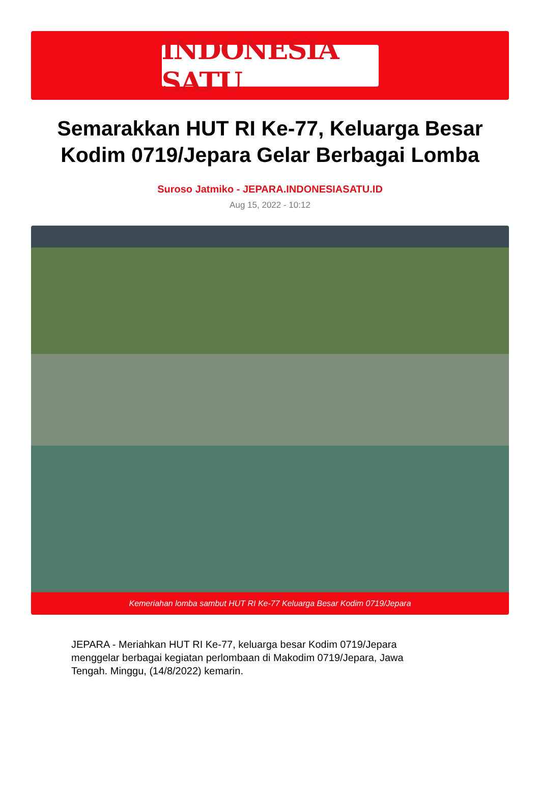INDONESIA SATU
Semarakkan HUT RI Ke-77, Keluarga Besar Kodim 0719/Jepara Gelar Berbagai Lomba
Suroso Jatmiko - JEPARA.INDONESIASATU.ID
Aug 15, 2022 - 10:12
Kemeriahan lomba sambut HUT RI Ke-77 Keluarga Besar Kodim 0719/Jepara
JEPARA - Meriahkan HUT RI Ke-77, keluarga besar Kodim 0719/Jepara menggelar berbagai kegiatan perlombaan di Makodim 0719/Jepara, Jawa Tengah. Minggu, (14/8/2022) kemarin.